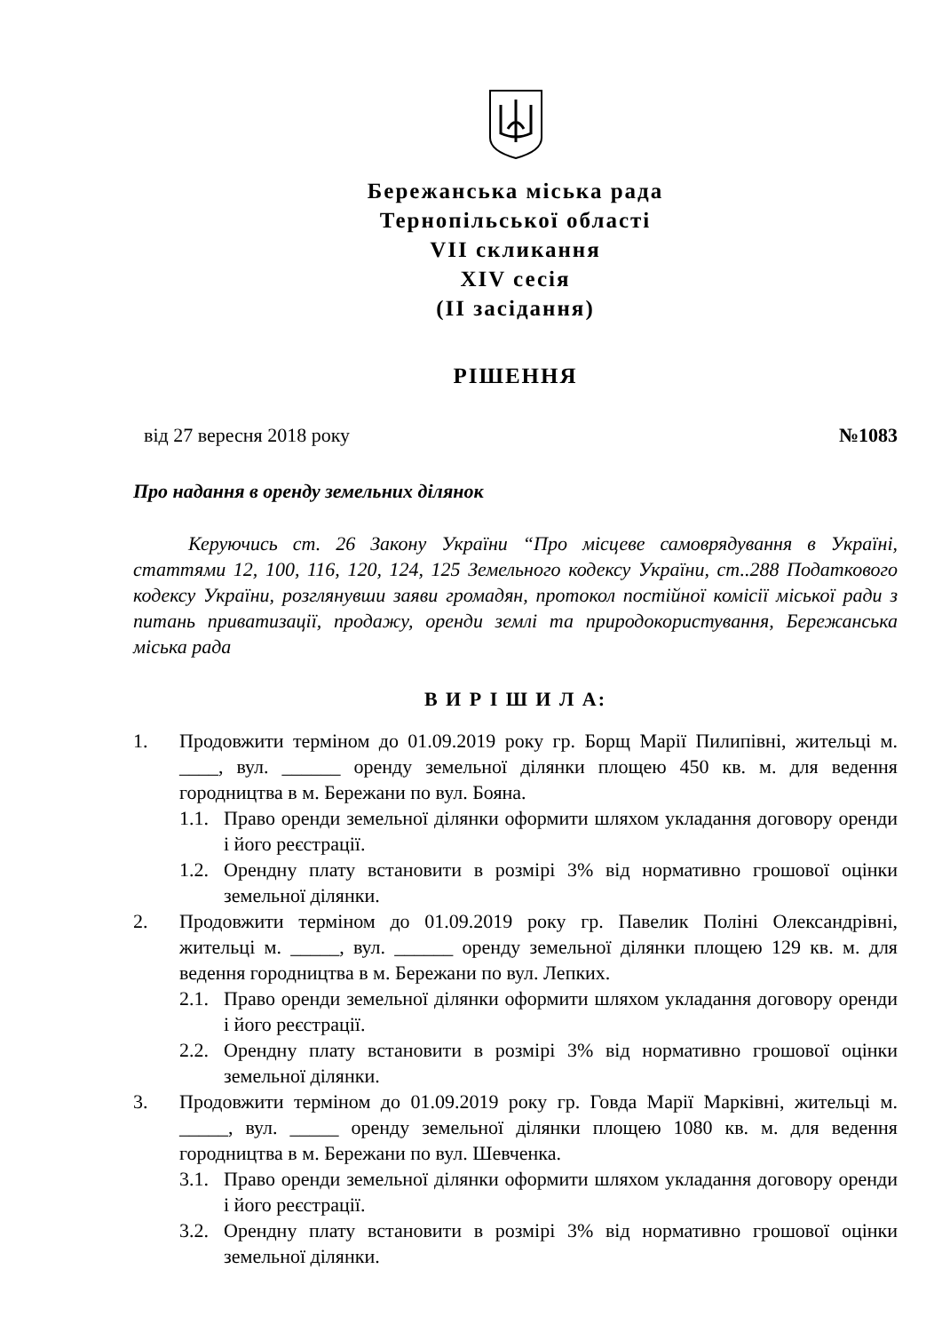Бережанська міська рада
Тернопільської області
VII скликання
XIV сесія
(II засідання)
РІШЕННЯ
від 27 вересня 2018 року №1083
Про надання в оренду земельних ділянок
Керуючись ст. 26 Закону України “Про місцеве самоврядування в Україні, статтями 12, 100, 116, 120, 124, 125 Земельного кодексу України, ст..288 Податкового кодексу України, розглянувши заяви громадян, протокол постійної комісії міської ради з питань приватизації, продажу, оренди землі та природокористування, Бережанська міська рада
В И Р І Ш И Л А:
1. Продовжити терміном до 01.09.2019 року гр. Борщ Марії Пилипівні, жительці м. ____, вул. ______ оренду земельної ділянки площею 450 кв. м. для ведення городництва в м. Бережани по вул. Бояна.
1.1. Право оренди земельної ділянки оформити шляхом укладання договору оренди і його реєстрації.
1.2. Орендну плату встановити в розмірі 3% від нормативно грошової оцінки земельної ділянки.
2. Продовжити терміном до 01.09.2019 року гр. Павелик Поліні Олександрівні, жительці м. _____, вул. ______ оренду земельної ділянки площею 129 кв. м. для ведення городництва в м. Бережани по вул. Лепких.
2.1. Право оренди земельної ділянки оформити шляхом укладання договору оренди і його реєстрації.
2.2. Орендну плату встановити в розмірі 3% від нормативно грошової оцінки земельної ділянки.
3. Продовжити терміном до 01.09.2019 року гр. Говда Марії Марківні, жительці м. _____, вул. _____ оренду земельної ділянки площею 1080 кв. м. для ведення городництва в м. Бережани по вул. Шевченка.
3.1. Право оренди земельної ділянки оформити шляхом укладання договору оренди і його реєстрації.
3.2. Орендну плату встановити в розмірі 3% від нормативно грошової оцінки земельної ділянки.